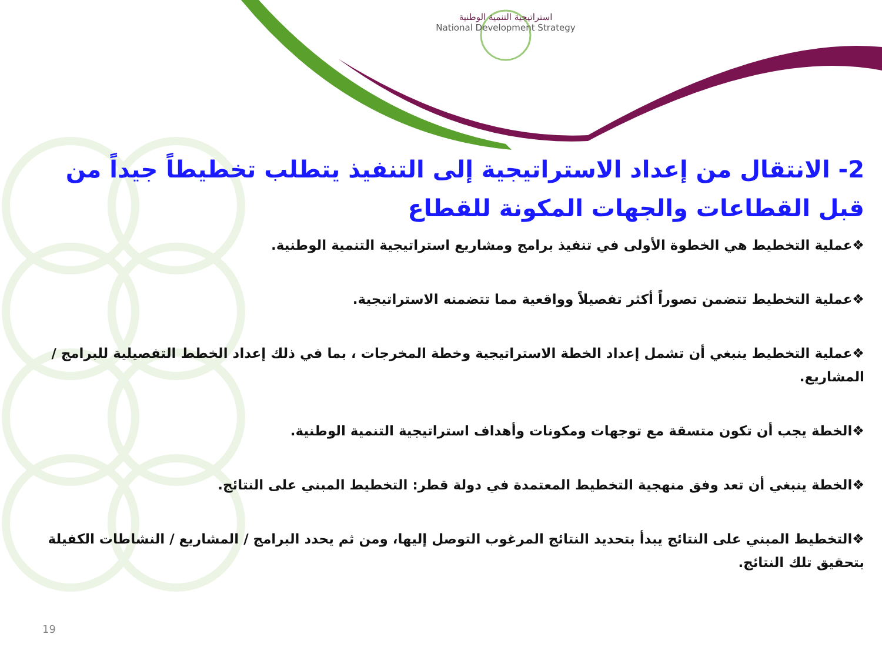استراتيجية التنمية الوطنية
National Development Strategy
2- الانتقال من إعداد الاستراتيجية إلى التنفيذ يتطلب تخطيطاً جيداً من قبل القطاعات والجهات المكونة للقطاع
❖عملية التخطيط هي الخطوة الأولى في تنفيذ برامج ومشاريع استراتيجية التنمية الوطنية.
❖عملية التخطيط تتضمن تصوراً أكثر تفصيلاً وواقعية مما تتضمنه الاستراتيجية.
❖عملية التخطيط ينبغي أن تشمل إعداد الخطة الاستراتيجية وخطة المخرجات ، بما في ذلك إعداد الخطط التفصيلية للبرامج / المشاريع.
❖الخطة يجب أن تكون متسقة مع توجهات ومكونات وأهداف استراتيجية التنمية الوطنية.
❖الخطة ينبغي أن تعد وفق منهجية التخطيط المعتمدة في دولة قطر: التخطيط المبني على النتائج.
❖التخطيط المبني على النتائج يبدأ بتحديد النتائج المرغوب التوصل إليها، ومن ثم يحدد البرامج / المشاريع / النشاطات الكفيلة بتحقيق تلك النتائج.
19